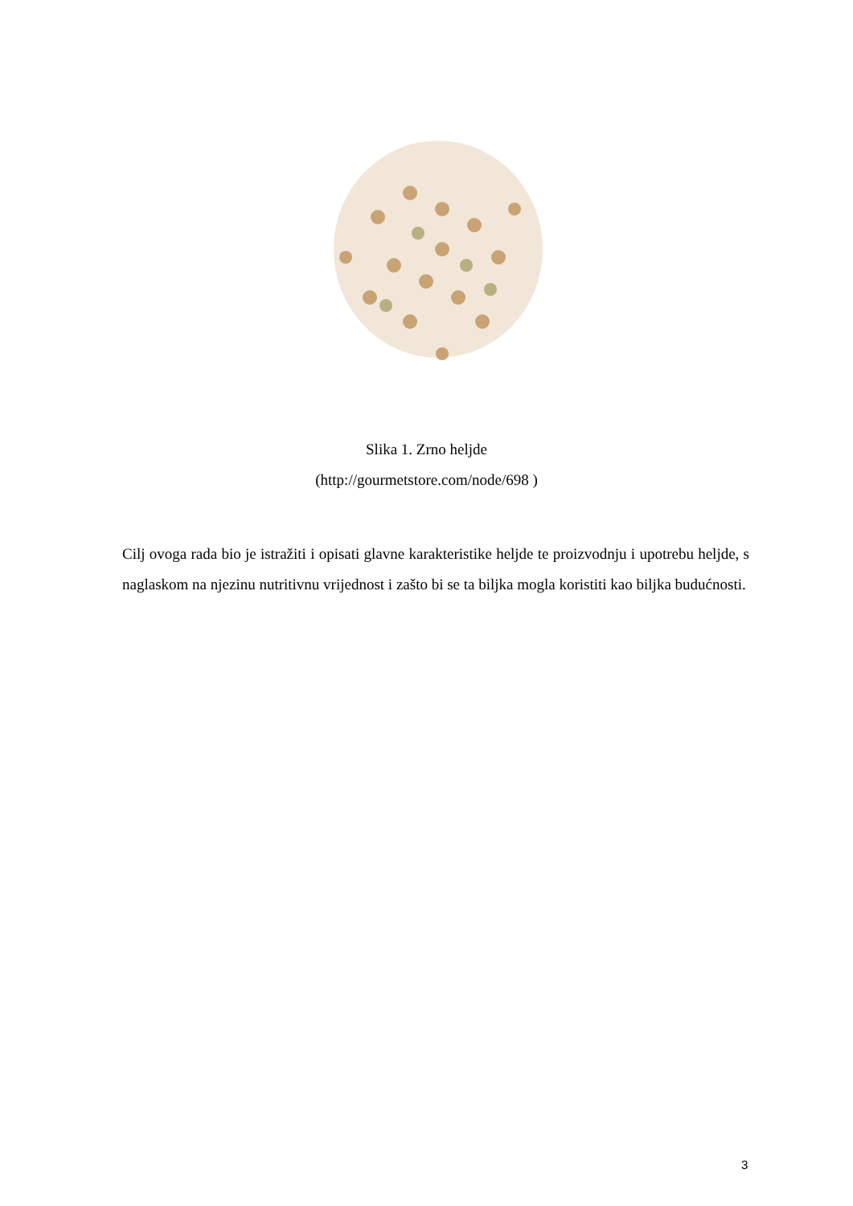Slika 1. Zrno heljde
(http://gourmetstore.com/node/698 )
Cilj ovoga rada bio je istražiti i opisati glavne karakteristike heljde te proizvodnju i upotrebu heljde, s naglaskom na njezinu nutritivnu vrijednost i zašto bi se ta biljka mogla koristiti kao biljka budućnosti.
3